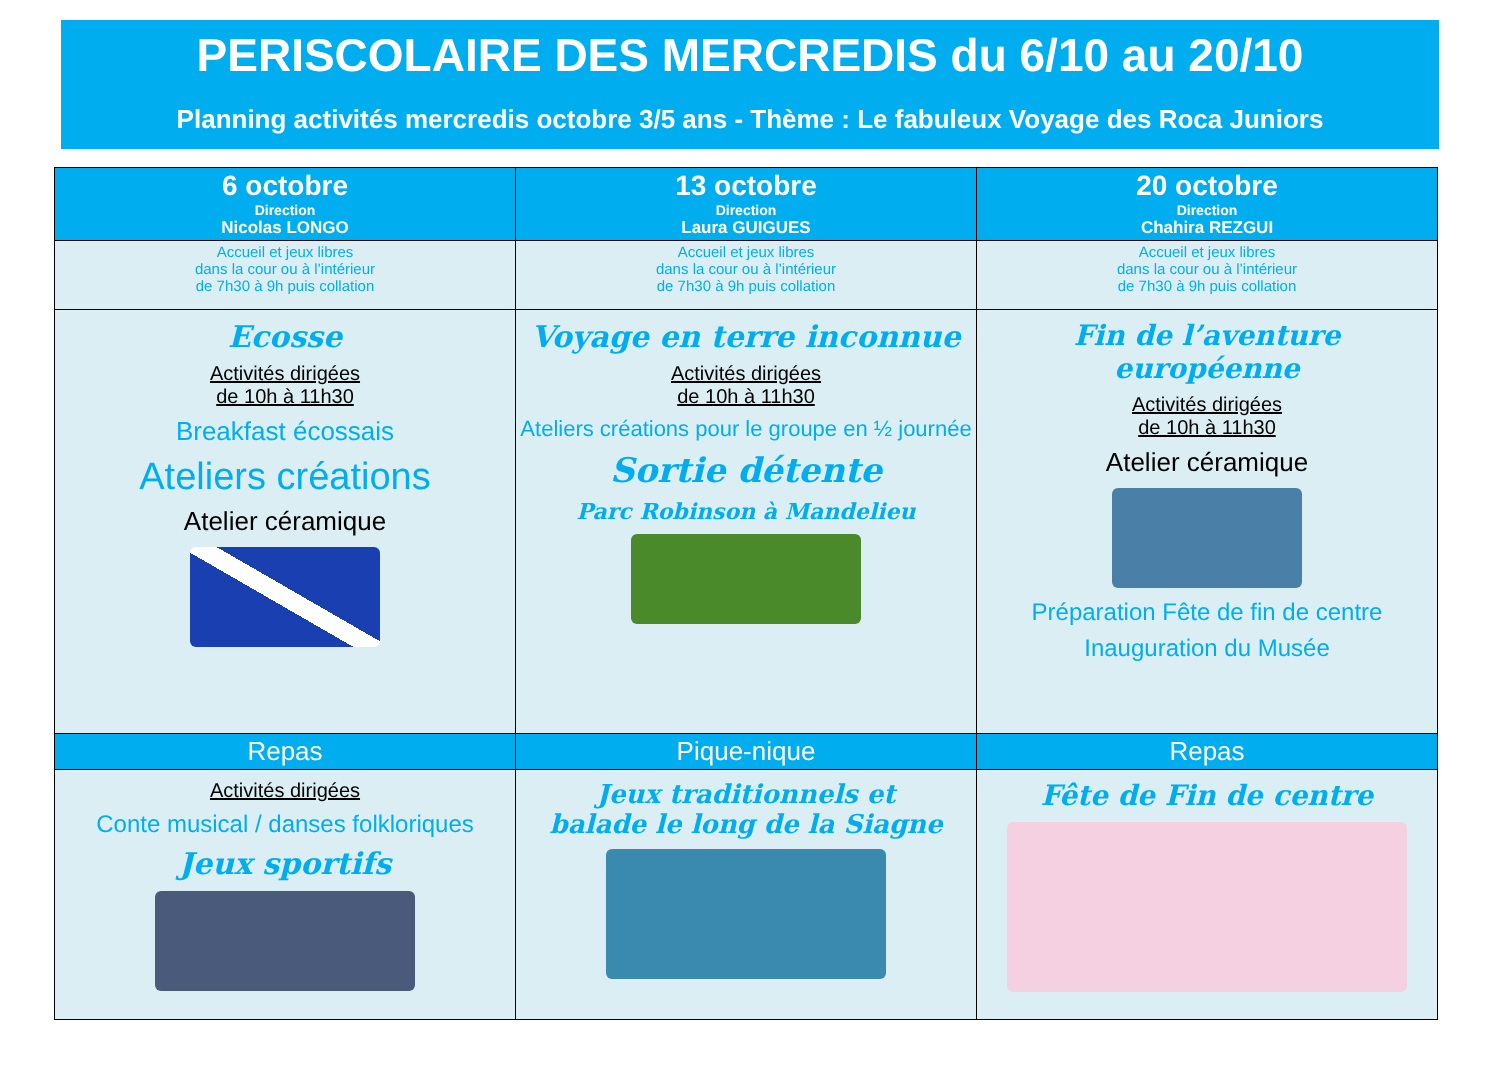PERISCOLAIRE DES MERCREDIS du 6/10 au 20/10
Planning activités mercredis octobre 3/5 ans - Thème : Le fabuleux Voyage des Roca Juniors
| 6 octobre Direction Nicolas LONGO | 13 octobre Direction Laura GUIGUES | 20 octobre Direction Chahira REZGUI |
| --- | --- | --- |
| Accueil et jeux libres dans la cour ou à l’intérieur de 7h30 à 9h puis collation | Accueil et jeux libres dans la cour ou à l’intérieur de 7h30 à 9h puis collation | Accueil et jeux libres dans la cour ou à l’intérieur de 7h30 à 9h puis collation |
| Ecosse Activités dirigées de 10h à 11h30 Breakfast écossais Ateliers créations Atelier céramique | Voyage en terre inconnue Activités dirigées de 10h à 11h30 Ateliers créations pour le groupe en ½ journée Sortie détente Parc Robinson à Mandelieu | Fin de l’aventure européenne Activités dirigées de 10h à 11h30 Atelier céramique Préparation Fête de fin de centre Inauguration du Musée |
| Repas | Pique-nique | Repas |
| Activités dirigées Conte musical / danses folkloriques Jeux sportifs | Jeux traditionnels et balade le long de la Siagne | Fête de Fin de centre |